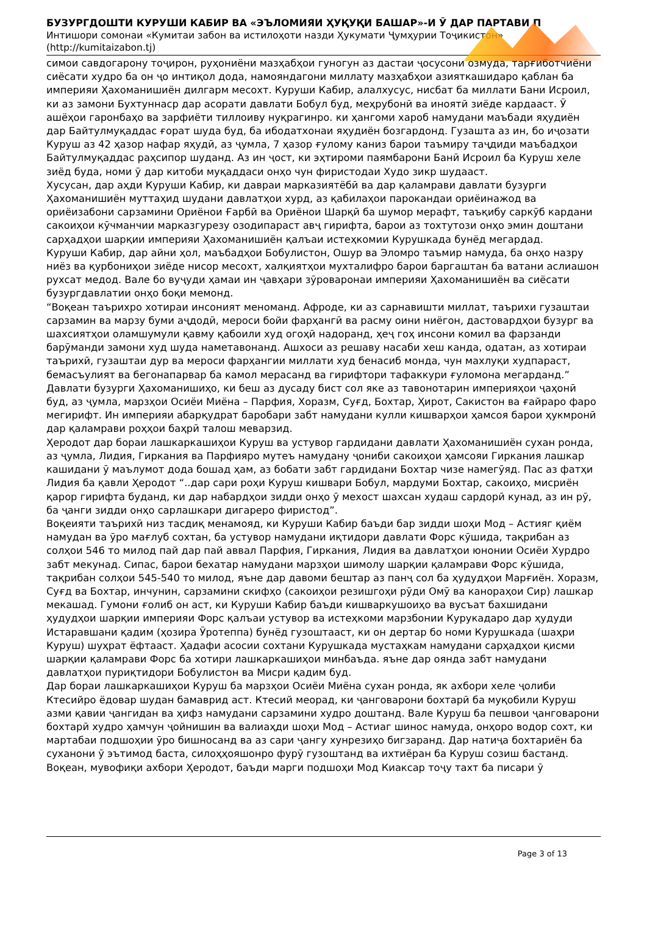БУЗУРГДОШТИ КУРУШИ КАБИР ВА «ЭЪЛОМИЯИ ҲУҚУҚИ БАШАР»-И Ӯ ДАР ПАРТАВИ П
Интишори сомонаи «Кумитаи забон ва истилоҳоти назди Ҳукумати Ҷумҳурии Тоҷикистон» (http://kumitaizabon.tj)
симои савдогарону тоҷирон, руҳониёни мазҳабҳои гуногун аз дастаи ҷосусони озмуда, тарғиботчиёни сиёсати худро ба он ҷо интиқол дода, намояндагони миллату мазҳабҳои азияткашидаро қаблан ба империяи Ҳахоманишиён дилгарм месохт. Куруши Кабир, алалхусус, нисбат ба миллати Бани Исроил, ки аз замони Бухтуннаср дар асорати давлати Бобул буд, меҳрубонӣ ва иноятӣ зиёде кардааст. Ӯ ашёҳои гаронбаҳо ва зарфиёти тиллоиву нуқрагинро. ки ҳангоми хароб намудани маъбади яҳудиён дар Байтулмуқаддас ғорат шуда буд, ба ибодатхонаи яҳудиён бозгардонд. Гузашта аз ин, бо иҷозати Куруш аз 42 ҳазор нафар яҳудӣ, аз ҷумла, 7 ҳазор ғулому каниз барои таъмиру таҷдиди маъбадҳои Байтулмуқаддас раҳсипор шуданд. Аз ин ҷост, ки эҳтироми паямбарони Банӣ Исроил ба Куруш хеле зиёд буда, номи ӯ дар китоби муқаддаси онҳо чун фиристодаи Худо зикр шудааст.
Хусусан, дар аҳди Куруши Кабир, ки давраи марказиятёбӣ ва дар қаламрави давлати бузурги Ҳахоманишиён муттаҳид шудани давлатҳои хурд, аз қабилаҳои парокандаи ориёинажод ва ориёизабони сарзамини Ориёнои Ғарбӣ ва Ориёнои Шарқӣ ба шумор мерафт, таъқибу саркӯб кардани сакоиҳои кӯчманчии марказгурезу озодипараст авҷ гирифта, барои аз тохтутози онҳо эмин доштани сарҳадҳои шарқии империяи Ҳахоманишиён қалъаи истеҳкомии Курушкада бунёд мегардад.
Куруши Кабир, дар айни ҳол, маъбадҳои Бобулистон, Ошур ва Эломро таъмир намуда, ба онҳо назру ниёз ва қурбониҳои зиёде нисор месохт, халқиятҳои мухталифро барои баргаштан ба ватани аслиашон рухсат медод. Вале бо вуҷуди ҳамаи ин ҷавҳари зӯроваронаи империяи Ҳахоманишиён ва сиёсати бузургдавлатии онҳо боқи мемонд.
“Воқеан таърихро хотираи инсоният меноманд. Афроде, ки аз сарнавишти миллат, таърихи гузаштаи сарзамин ва марзу буми аҷдодӣ, мероси бойи фарҳангӣ ва расму оини ниёгон, дастовардҳои бузург ва шахсиятҳои оламшумули қавму қабоили худ огоҳӣ надоранд, ҳеҷ гоҳ инсони комил ва фарзанди барӯманди замони худ шуда наметавонанд. Ашхоси аз решаву насаби хеш канда, одатан, аз хотираи таърихӣ, гузаштаи дур ва мероси фарҳангии миллати худ бенасиб монда, чун махлуқи худпараст, бемасъулият ва бегонапарвар ба камол мерасанд ва гирифтори тафаккури ғуломона мегарданд.”
Давлати бузурги Ҳахоманишиҳо, ки беш аз дусаду бист сол яке аз тавонотарин империяҳои ҷаҳонӣ буд, аз ҷумла, марзҳои Осиёи Миёна – Парфия, Хоразм, Суғд, Бохтар, Ҳирот, Сакистон ва ғайраро фаро мегирифт. Ин империяи абарқудрат баробари забт намудани кулли кишварҳои ҳамсоя барои ҳукмронӣ дар қаламрави роҳҳои баҳрӣ талош меварзид.
Ҳеродот дар бораи лашкаркашиҳои Куруш ва устувор гардидани давлати Ҳахоманишиён сухан ронда, аз ҷумла, Лидия, Гиркания ва Парфияро мутеъ намудану ҷониби сакоиҳои ҳамсояи Гиркания лашкар кашидани ӯ маълумот дода бошад ҳам, аз бобати забт гардидани Бохтар чизе намегӯяд. Пас аз фатҳи Лидия ба қавли Ҳеродот “..дар сари роҳи Куруш кишвари Бобул, мардуми Бохтар, сакоиҳо, мисриён қарор гирифта буданд, ки дар набардҳои зидди онҳо ӯ мехост шахсан худаш сардорӣ кунад, аз ин рӯ, ба ҷанги зидди онҳо сарлашкари дигареро фиристод”.
Воқеияти таърихӣ низ тасдиқ менамояд, ки Куруши Кабир баъди бар зидди шоҳи Мод – Астияг қиём намудан ва ӯро мағлуб сохтан, ба устувор намудани иқтидори давлати Форс кӯшида, тақрибан аз солҳои 546 то милод пай дар пай аввал Парфия, Гиркания, Лидия ва давлатҳои юнонии Осиёи Хурдро забт мекунад. Сипас, барои бехатар намудани марзҳои шимолу шарқии қаламрави Форс кӯшида, тақрибан солҳои 545-540 то милод, яъне дар давоми бештар аз панҷ сол ба ҳудудҳои Марғиён. Хоразм, Суғд ва Бохтар, инчунин, сарзамини скифҳо (сакоиҳои резишгоҳи рӯди Омӯ ва канораҳои Сир) лашкар мекашад. Гумони ғолиб он аст, ки Куруши Кабир баъди кишваркушоиҳо ва вусъат бахшидани ҳудудҳои шарқии империяи Форс қалъаи устувор ва истеҳкоми марзбонии Курукадаро дар ҳудуди Истаравшани қадим (ҳозира Ӯротеппа) бунёд гузоштааст, ки он дертар бо номи Курушкада (шаҳри Куруш) шуҳрат ёфтааст. Ҳадафи асосии сохтани Курушкада мустаҳкам намудани сарҳадҳои қисми шарқии қаламрави Форс ба хотири лашкаркашиҳои минбаъда. яъне дар оянда забт намудани давлатҳои пуриқтидори Бобулистон ва Мисри қадим буд.
Дар бораи лашкаркашиҳои Куруш ба марзҳои Осиёи Миёна сухан ронда, як ахбори хеле ҷолиби Ктесийро ёдовар шудан бамаврид аст. Ктесий меорад, ки ҷанговарони бохтарӣ ба муқобили Куруш азми қавии ҷангидан ва ҳифз намудани сарзамини худро доштанд. Вале Куруш ба пешвои ҷанговарони бохтарӣ худро ҳамчун ҷойнишин ва валиаҳди шоҳи Мод – Астиаг шинос намуда, онҳоро водор сохт, ки мартабаи подшоҳии ӯро бишносанд ва аз сари ҷангу хунрезиҳо бигзаранд. Дар натиҷа бохтариён ба суханони ӯ эътимод баста, силоҳҳояшонро фурӯ гузоштанд ва ихтиёран ба Куруш созиш бастанд.
Воқеан, мувофиқи ахбори Ҳеродот, баъди марги подшоҳи Мод Киаксар тоҷу тахт ба писари ӯ
Page 3 of 13